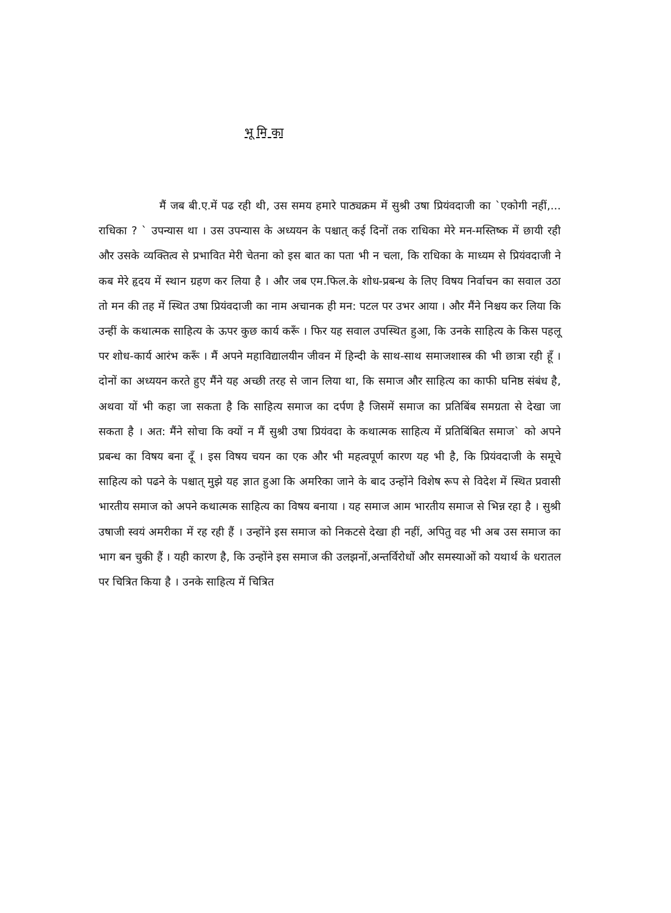भू मि का
मैं जब बी.ए.में पढ रही थी, उस समय हमारे पाठ्यक्रम में सुश्री उषा प्रियंवदाजी का `एकोगी नहीं,... राधिका ? ` उपन्यास था । उस उपन्यास के अध्ययन के पश्चात् कई दिनों तक राधिका मेरे मन-मस्तिष्क में छायी रही और उसके व्यक्तित्व से प्रभावित मेरी चेतना को इस बात का पता भी न चला, कि राधिका के माध्यम से प्रियंवदाजी ने कब मेरे हृदय में स्थान ग्रहण कर लिया है । और जब एम.फिल.के शोध-प्रबन्ध के लिए विषय निर्वाचन का सवाल उठा तो मन की तह में स्थित उषा प्रियंवदाजी का नाम अचानक ही मन: पटल पर उभर आया । और मैंने निश्चय कर लिया कि उन्हीं के कथात्मक साहित्य के ऊपर कुछ कार्य करूँ । फिर यह सवाल उपस्थित हुआ, कि उनके साहित्य के किस पहलू पर शोध-कार्य आरंभ करूँ । मैं अपने महाविद्यालयीन जीवन में हिन्दी के साथ-साथ समाजशास्त्र की भी छात्रा रही हूँ । दोनों का अध्ययन करते हुए मैंने यह अच्छी तरह से जान लिया था, कि समाज और साहित्य का काफी घनिष्ठ संबंध है, अथवा यों भी कहा जा सकता है कि साहित्य समाज का दर्पण है जिसमें समाज का प्रतिबिंब समग्रता से देखा जा सकता है । अत: मैंने सोचा कि क्यों न मैं सुश्री उषा प्रियंवदा के कथात्मक साहित्य में प्रतिबिंबित समाज` को अपने प्रबन्ध का विषय बना दूँ । इस विषय चयन का एक और भी महत्वपूर्ण कारण यह भी है, कि प्रियंवदाजी के समूचे साहित्य को पढने के पश्चात् मुझे यह ज्ञात हुआ कि अमरिका जाने के बाद उन्होंने विशेष रूप से विदेश में स्थित प्रवासी भारतीय समाज को अपने कथात्मक साहित्य का विषय बनाया । यह समाज आम भारतीय समाज से भिन्न रहा है । सुश्री उषाजी स्वयं अमरीका में रह रही हैं । उन्होंने इस समाज को निकटसे देखा ही नहीं, अपितु वह भी अब उस समाज का भाग बन चुकी हैं । यही कारण है, कि उन्होंने इस समाज की उलझनों,अन्तर्विरोधों और समस्याओं को यथार्थ के धरातल पर चित्रित किया है । उनके साहित्य में चित्रित